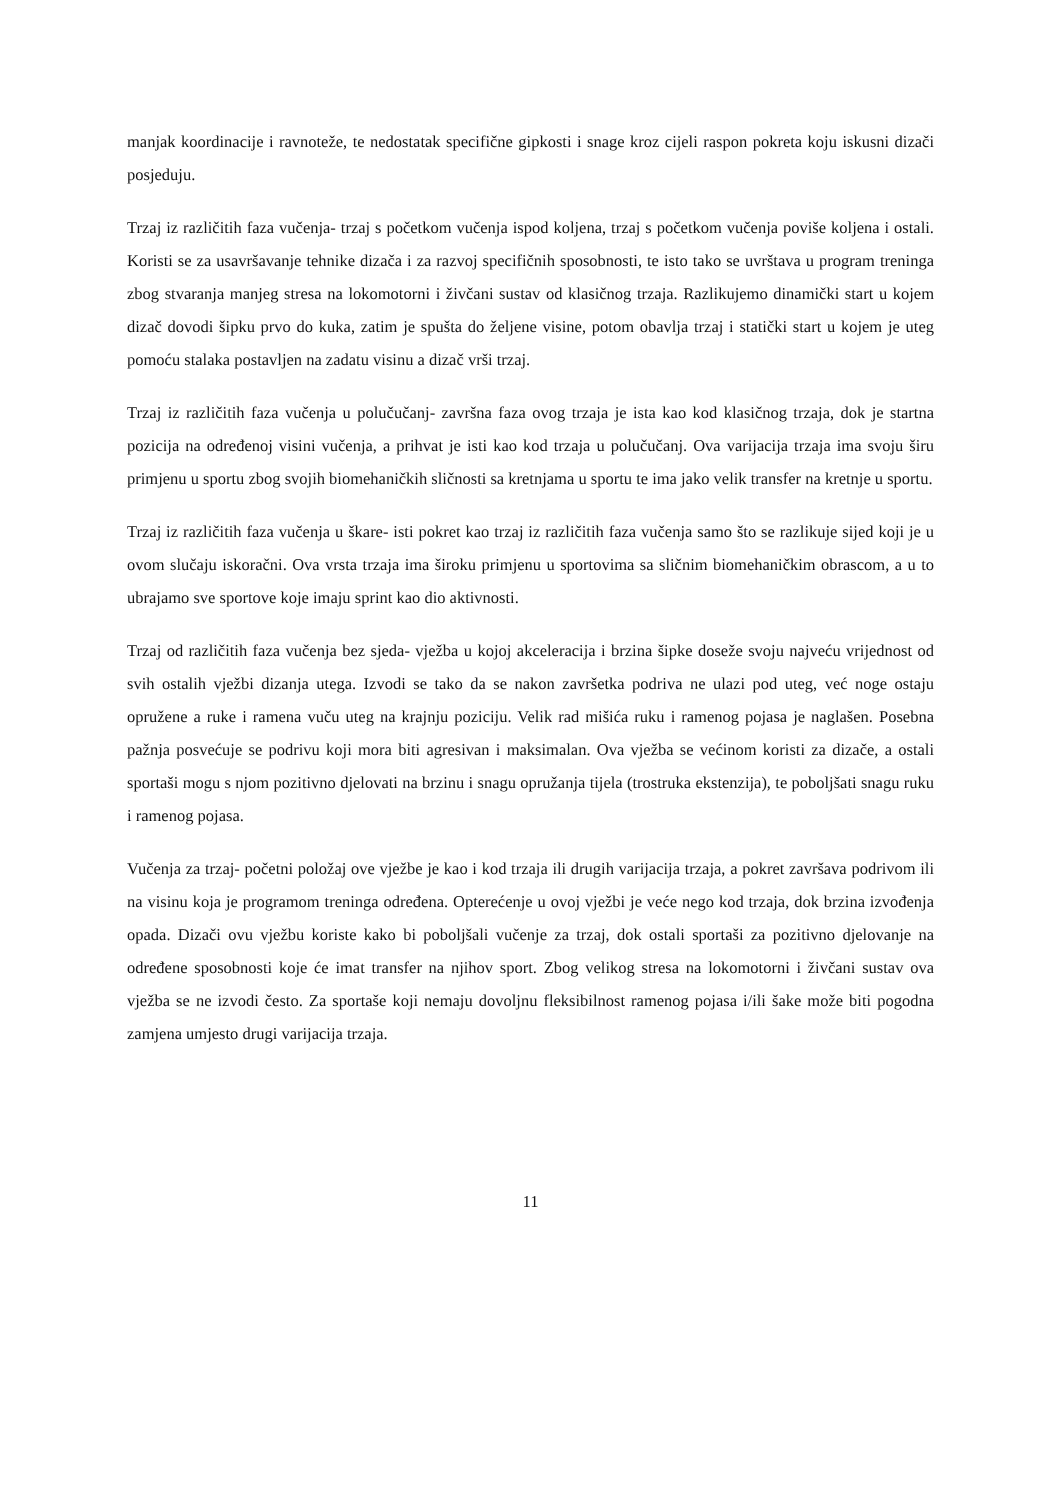manjak koordinacije i ravnoteže, te nedostatak specifične gipkosti i snage kroz cijeli raspon pokreta koju iskusni dizači posjeduju.
Trzaj iz različitih faza vučenja- trzaj s početkom vučenja ispod koljena, trzaj s početkom vučenja poviše koljena i ostali. Koristi se za usavršavanje tehnike dizača i za razvoj specifičnih sposobnosti, te isto tako se uvrštava u program treninga zbog stvaranja manjeg stresa na lokomotorni i živčani sustav od klasičnog trzaja. Razlikujemo dinamički start u kojem dizač dovodi šipku prvo do kuka, zatim je spušta do željene visine, potom obavlja trzaj i statički start u kojem je uteg pomoću stalaka postavljen na zadatu visinu a dizač vrši trzaj.
Trzaj iz različitih faza vučenja u polučučanj- završna faza ovog trzaja je ista kao kod klasičnog trzaja, dok je startna pozicija na određenoj visini vučenja, a prihvat je isti kao kod trzaja u polučučanj. Ova varijacija trzaja ima svoju širu primjenu u sportu zbog svojih biomehaničkih sličnosti sa kretnjama u sportu te ima jako velik transfer na kretnje u sportu.
Trzaj iz različitih faza vučenja u škare- isti pokret kao trzaj iz različitih faza vučenja samo što se razlikuje sijed koji je u ovom slučaju iskoračni. Ova vrsta trzaja ima široku primjenu u sportovima sa sličnim biomehaničkim obrascom, a u to ubrajamo sve sportove koje imaju sprint kao dio aktivnosti.
Trzaj od različitih faza vučenja bez sjeda- vježba u kojoj akceleracija i brzina šipke doseže svoju najveću vrijednost od svih ostalih vježbi dizanja utega. Izvodi se tako da se nakon završetka podriva ne ulazi pod uteg, već noge ostaju opružene a ruke i ramena vuču uteg na krajnju poziciju. Velik rad mišića ruku i ramenog pojasa je naglašen. Posebna pažnja posvećuje se podrivu koji mora biti agresivan i maksimalan. Ova vježba se većinom koristi za dizače, a ostali sportaši mogu s njom pozitivno djelovati na brzinu i snagu opružanja tijela (trostruka ekstenzija), te poboljšati snagu ruku i ramenog pojasa.
Vučenja za trzaj- početni položaj ove vježbe je kao i kod trzaja ili drugih varijacija trzaja, a pokret završava podrivom ili na visinu koja je programom treninga određena. Opterećenje u ovoj vježbi je veće nego kod trzaja, dok brzina izvođenja opada. Dizači ovu vježbu koriste kako bi poboljšali vučenje za trzaj, dok ostali sportaši za pozitivno djelovanje na određene sposobnosti koje će imat transfer na njihov sport. Zbog velikog stresa na lokomotorni i živčani sustav ova vježba se ne izvodi često. Za sportaše koji nemaju dovoljnu fleksibilnost ramenog pojasa i/ili šake može biti pogodna zamjena umjesto drugi varijacija trzaja.
11